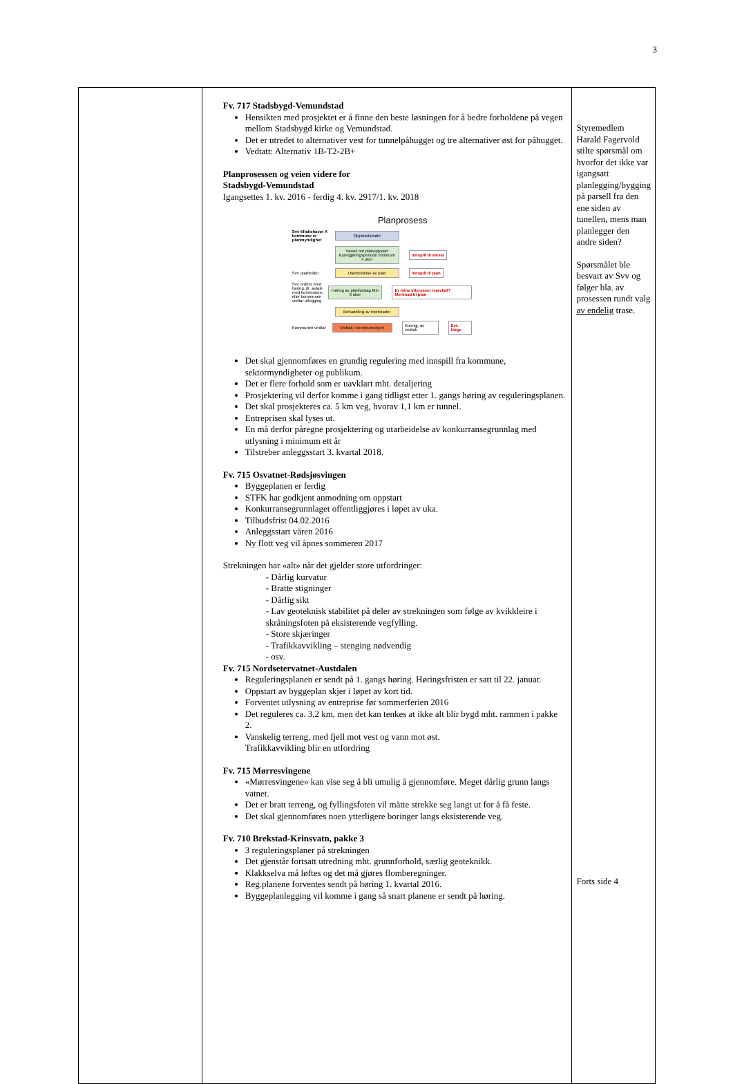3
| | Fv. 717 Stadsbygd-Vemundstad Hensikten med prosjektet er å finne den beste løsningen for å bedre forholdene på vegen mellom Stadsbygd kirke og Vemundstad. Det er utredet to alternativer vest for tunnelpåhugget og tre alternativer øst for påhugget. Vedtatt: Alternativ 1B-T2-2B+ Planprosessen og veien videre for Stadsbygd-Vemundstad Igangsettes 1. kv. 2016 - ferdig 4. kv. 2917/1. kv. 2018 Planprosess Svv tiltakshaver X kommune er planmyndighet Oppstartsmøte Varsel om planoppstart Kunngjøringsperiode minimum 4 uker Innspill til varsel Svv utarbeider Utarbeidelse av plan Innspill til plan Svv ordner med høring, jfr. avtale med kommunen, eller kommunen vedtar utlegging Høring av planforslag Min 6 uker Er mine interesser ivaretatt? Merknad til plan Behandling av merknader Kommunen vedtar Vedtak i kommunestyret Kunngj. av vedtak Evt. klage Det skal gjennomføres en grundig regulering med innspill fra kommune, sektormyndigheter og publikum. Det er flere forhold som er uavklart mht. detaljering Prosjektering vil derfor komme i gang tidligst etter 1. gangs høring av reguleringsplanen. Det skal prosjekteres ca. 5 km veg, hvorav 1,1 km er tunnel. Entreprisen skal lyses ut. En må derfor påregne prosjektering og utarbeidelse av konkurransegrunnlag med utlysning i minimum ett år Tilstreber anleggsstart 3. kvartal 2018. Fv. 715 Osvatnet-Rødsjøsvingen Byggeplanen er ferdig STFK har godkjent anmodning om oppstart Konkurransegrunnlaget offentliggjøres i løpet av uka. Tilbudsfrist 04.02.2016 Anleggsstart våren 2016 Ny flott veg vil åpnes sommeren 2017 Strekningen har «alt» når det gjelder store utfordringer: - Dårlig kurvatur - Bratte stigninger - Dårlig sikt - Lav geoteknisk stabilitet på deler av strekningen som følge av kvikkleire i skråningsfoten på eksisterende vegfylling. - Store skjæringer - Trafikkavvikling – stenging nødvendig - osv. Fv. 715 Nordsetervatnet-Austdalen Reguleringsplanen er sendt på 1. gangs høring. Høringsfristen er satt til 22. januar. Oppstart av byggeplan skjer i løpet av kort tid. Forventet utlysning av entreprise før sommerferien 2016 Det reguleres ca. 3,2 km, men det kan tenkes at ikke alt blir bygd mht. rammen i pakke 2. Vanskelig terreng, med fjell mot vest og vann mot øst. Trafikkavvikling blir en utfordring Fv. 715 Mørresvingene «Mørresvingene» kan vise seg å bli umulig å gjennomføre. Meget dårlig grunn langs vatnet. Det er bratt terreng, og fyllingsfoten vil måtte strekke seg langt ut for å få feste. Det skal gjennomføres noen ytterligere boringer langs eksisterende veg. Fv. 710 Brekstad-Krinsvatn, pakke 3 3 reguleringsplaner på strekningen Det gjenstår fortsatt utredning mht. grunnforhold, særlig geoteknikk. Klakkselva må løftes og det må gjøres flomberegninger. Reg.planene forventes sendt på høring 1. kvartal 2016. Byggeplanlegging vil komme i gang så snart planene er sendt på høring. | Styremedlem Harald Fagervold stilte spørsmål om hvorfor det ikke var igangsatt planlegging/bygging på parsell fra den ene siden av tunellen, mens man planlegger den andre siden? Spørsmålet ble besvart av Svv og følger bla. av prosessen rundt valg av endelig trase. Forts side 4 |